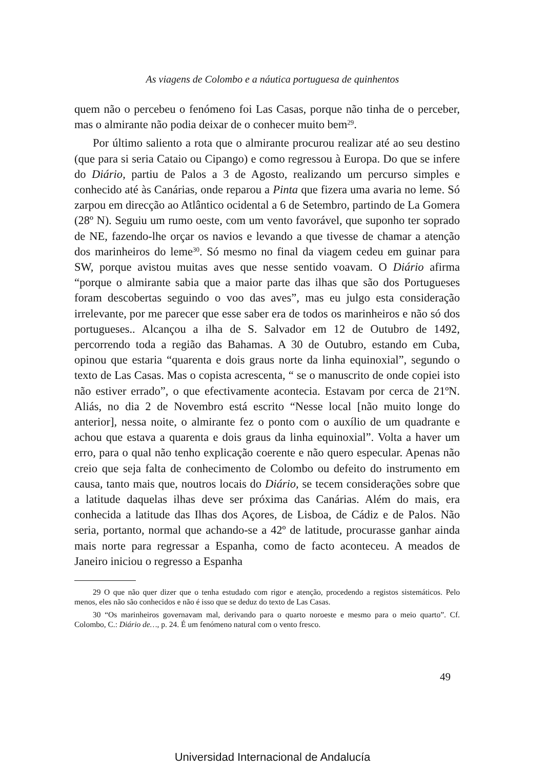As viagens de Colombo e a náutica portuguesa de quinhentos
quem não o percebeu o fenómeno foi Las Casas, porque não tinha de o perceber, mas o almirante não podia deixar de o conhecer muito bem<sup>29</sup>.
Por último saliento a rota que o almirante procurou realizar até ao seu destino (que para si seria Cataio ou Cipango) e como regressou à Europa. Do que se infere do Diário, partiu de Palos a 3 de Agosto, realizando um percurso simples e conhecido até às Canárias, onde reparou a Pinta que fizera uma avaria no leme. Só zarpou em direcção ao Atlântico ocidental a 6 de Setembro, partindo de La Gomera (28º N). Seguiu um rumo oeste, com um vento favorável, que suponho ter soprado de NE, fazendo-lhe orçar os navios e levando a que tivesse de chamar a atenção dos marinheiros do leme<sup>30</sup>. Só mesmo no final da viagem cedeu em guinar para SW, porque avistou muitas aves que nesse sentido voavam. O Diário afirma “porque o almirante sabia que a maior parte das ilhas que são dos Portugueses foram descobertas seguindo o voo das aves”, mas eu julgo esta consideração irrelevante, por me parecer que esse saber era de todos os marinheiros e não só dos portugueses.. Alcançou a ilha de S. Salvador em 12 de Outubro de 1492, percorrendo toda a região das Bahamas. A 30 de Outubro, estando em Cuba, opinou que estaria “quarenta e dois graus norte da linha equinoxial”, segundo o texto de Las Casas. Mas o copista acrescenta, “ se o manuscrito de onde copiei isto não estiver errado”, o que efectivamente acontecia. Estavam por cerca de 21ºN. Aliás, no dia 2 de Novembro está escrito “Nesse local [não muito longe do anterior], nessa noite, o almirante fez o ponto com o auxílio de um quadrante e achou que estava a quarenta e dois graus da linha equinoxial”. Volta a haver um erro, para o qual não tenho explicação coerente e não quero especular. Apenas não creio que seja falta de conhecimento de Colombo ou defeito do instrumento em causa, tanto mais que, noutros locais do Diário, se tecem considerações sobre que a latitude daquelas ilhas deve ser próxima das Canárias. Além do mais, era conhecida a latitude das Ilhas dos Açores, de Lisboa, de Cádiz e de Palos. Não seria, portanto, normal que achando-se a 42º de latitude, procurasse ganhar ainda mais norte para regressar a Espanha, como de facto aconteceu. A meados de Janeiro iniciou o regresso a Espanha
29 O que não quer dizer que o tenha estudado com rigor e atenção, procedendo a registos sistemáticos. Pelo menos, eles não são conhecidos e não é isso que se deduz do texto de Las Casas.
30 “Os marinheiros governavam mal, derivando para o quarto noroeste e mesmo para o meio quarto”. Cf. Colombo, C.: Diário de…, p. 24. É um fenómeno natural com o vento fresco.
49
Universidad Internacional de Andalucía